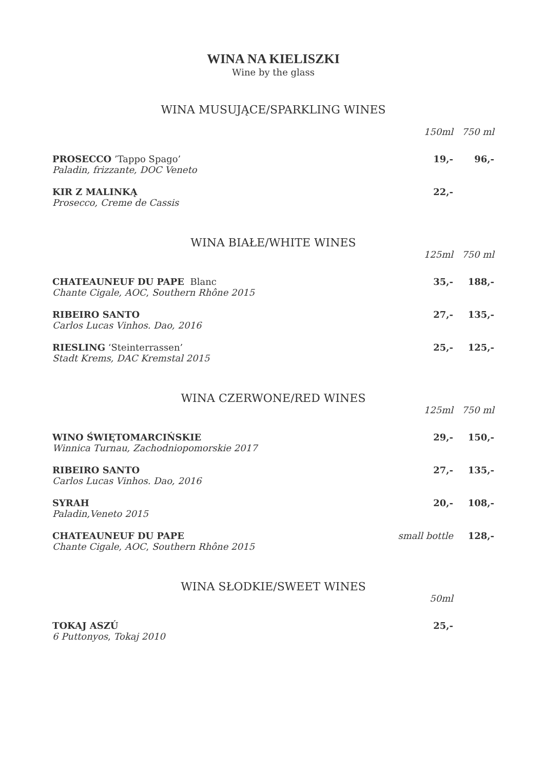WINA NA KIELISZKI
Wine by the glass
WINA MUSUJĄCE/SPARKLING WINES
| | 150ml | 750 ml |
| PROSECCO ’Tappo Spago’ Paladin, frizzante, DOC Veneto | 19,- | 96,- |
| KIR Z MALINKĄ Prosecco, Creme de Cassis | 22,- | |
WINA BIAŁE/WHITE WINES
| | 125ml | 750 ml |
| CHATEAUNEUF DU PAPE Blanc Chante Cigale, AOC , Southern Rhône 2015 | 35,- | 188,- |
| RIBEIRO SANTO Carlos Lucas Vinhos. Dao, 2016 | 27,- | 135,- |
| RIESLING ‘Steinterrassen’ Stadt Krems, DAC Kremstal 2015 | 25,- | 125,- |
WINA CZERWONE/RED WINES
| | 125ml | 750 ml |
| WINO ŚWIĘTOMARCIŃSKIE Winnica Turnau, Zachodniopomorskie 2017 | 29,- | 150,- |
| RIBEIRO SANTO Carlos Lucas Vinhos. Dao, 2016 | 27,- | 135,- |
| SYRAH Paladin,Veneto 2015 | 20,- | 108,- |
| CHATEAUNEUF DU PAPE Chante Cigale, AOC , Southern Rhône 2015 | small bottle | 128,- |
WINA SŁODKIE/SWEET WINES
| | 50ml | |
| TOKAJ ASZÚ 6 Puttonyos , Tokaj 2010 | 25,- | |